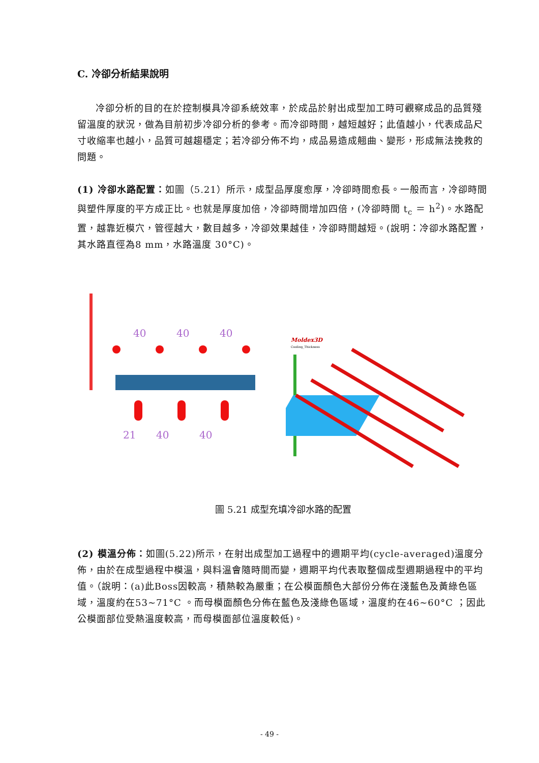C. 冷卻分析結果說明
冷卻分析的目的在於控制模具冷卻系統效率，於成品於射出成型加工時可觀察成品的品質殘留溫度的狀況，做為目前初步冷卻分析的參考。而冷卻時間，越短越好；此值越小，代表成品尺寸收縮率也越小，品質可越趨穩定；若冷卻分佈不均，成品易造成翹曲、變形，形成無法挽救的問題。
(1) 冷卻水路配置：如圖（5.21）所示，成型品厚度愈厚，冷卻時間愈長。一般而言，冷卻時間與塑件厚度的平方成正比。也就是厚度加倍，冷卻時間增加四倍，(冷卻時間 t<sub>c</sub> ＝ h<sup>2</sup>)。水路配置，越靠近模穴，管徑越大，數目越多，冷卻效果越佳，冷卻時間越短。(說明：冷卻水路配置，其水路直徑為8 mm，水路溫度 30°C)。
40
40
40
21
40
40
Moldex3D
Cooling_Thickness
圖 5.21 成型充填冷卻水路的配置
(2) 模溫分佈：如圖(5.22)所示，在射出成型加工過程中的週期平均(cycle-averaged)溫度分佈，由於在成型過程中模溫，與料溫會隨時間而變，週期平均代表取整個成型週期過程中的平均值。（說明：(a)此Boss因較高，積熱較為嚴重；在公模面顏色大部份分佈在淺藍色及黃綠色區域，溫度約在53~71°C 。而母模面顏色分佈在藍色及淺綠色區域，溫度約在46~60°C ；因此公模面部位受熱溫度較高，而母模面部位溫度較低)。
- 49 -